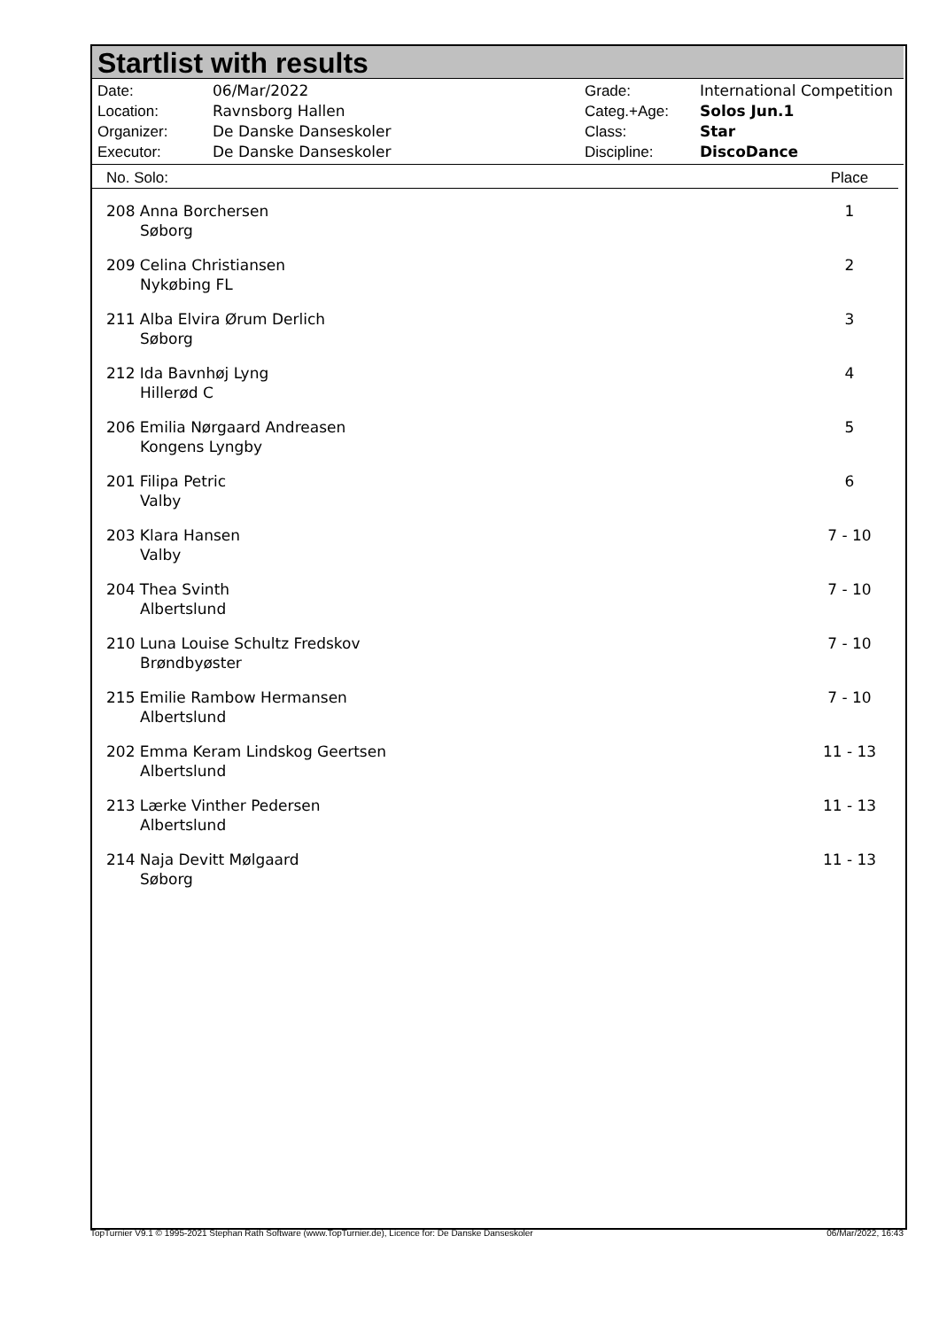Startlist with results
| Date: | 06/Mar/2022 |
| Location: | Ravnsborg Hallen |
| Organizer: | De Danske Danseskoler |
| Executor: | De Danske Danseskoler |
| Grade: | International Competition |
| Categ.+Age: | Solos Jun.1 |
| Class: | Star |
| Discipline: | DiscoDance |
| No. Solo: | Place |
| --- | --- |
| 208 Anna Borchersen Søborg | 1 |
| 209 Celina Christiansen Nykøbing FL | 2 |
| 211 Alba Elvira Ørum Derlich Søborg | 3 |
| 212 Ida Bavnhøj Lyng Hillerød C | 4 |
| 206 Emilia Nørgaard Andreasen Kongens Lyngby | 5 |
| 201 Filipa Petric Valby | 6 |
| 203 Klara Hansen Valby | 7 - 10 |
| 204 Thea Svinth Albertslund | 7 - 10 |
| 210 Luna Louise Schultz Fredskov Brøndbyøster | 7 - 10 |
| 215 Emilie Rambow Hermansen Albertslund | 7 - 10 |
| 202 Emma Keram Lindskog Geertsen Albertslund | 11 - 13 |
| 213 Lærke Vinther Pedersen Albertslund | 11 - 13 |
| 214 Naja Devitt Mølgaard Søborg | 11 - 13 |
TopTurnier V9.1 © 1995-2021 Stephan Rath Software (www.TopTurnier.de), Licence for: De Danske Danseskoler 06/Mar/2022, 16:43